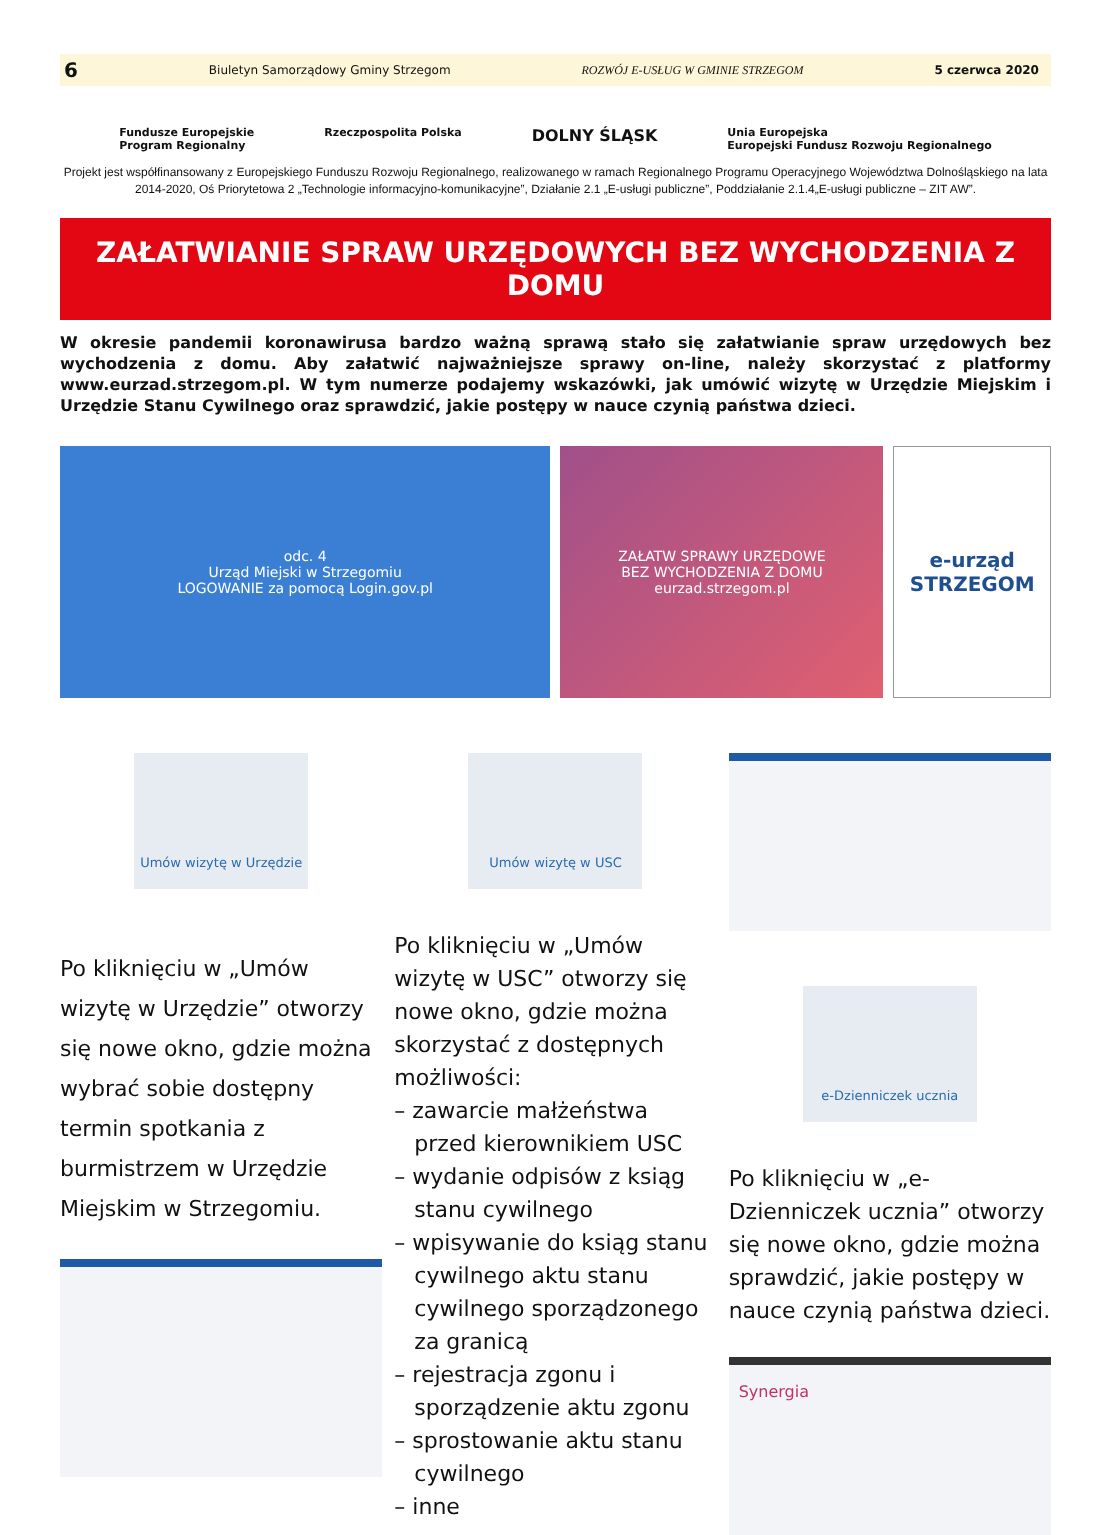6 Biuletyn Samorządowy Gminy Strzegom ROZWÓJ E-USŁUG W GMINIE STRZEGOM 5 czerwca 2020
Fundusze Europejskie
Program Regionalny Rzeczpospolita Polska DOLNY ŚLĄSK Unia Europejska
Europejski Fundusz Rozwoju Regionalnego
Projekt jest współfinansowany z Europejskiego Funduszu Rozwoju Regionalnego, realizowanego w ramach Regionalnego Programu Operacyjnego Województwa Dolnośląskiego na lata 2014-2020, Oś Priorytetowa 2 „Technologie informacyjno-komunikacyjne”, Działanie 2.1 „E-usługi publiczne”, Poddziałanie 2.1.4„E-usługi publiczne – ZIT AW”.
ZAŁATWIANIE SPRAW URZĘDOWYCH BEZ WYCHODZENIA Z DOMU
W okresie pandemii koronawirusa bardzo ważną sprawą stało się załatwianie spraw urzędowych bez wychodzenia z domu. Aby załatwić najważniejsze sprawy on-line, należy skorzystać z platformy www.eurzad.strzegom.pl. W tym numerze podajemy wskazówki, jak umówić wizytę w Urzędzie Miejskim i Urzędzie Stanu Cywilnego oraz sprawdzić, jakie postępy w nauce czynią państwa dzieci.
odc. 4
Urząd Miejski w Strzegomiu
LOGOWANIE za pomocą Login.gov.pl
ZAŁATW SPRAWY URZĘDOWE
BEZ WYCHODZENIA Z DOMU
eurzad.strzegom.pl
e-urząd
STRZEGOM
Umów wizytę w Urzędzie
Po kliknięciu w „Umów wizytę w Urzędzie” otworzy się nowe okno, gdzie można wybrać sobie dostępny termin spotkania z burmistrzem w Urzędzie Miejskim w Strzegomiu.
Umów wizytę w USC
Po kliknięciu w „Umów wizytę w USC” otworzy się nowe okno, gdzie można skorzystać z dostępnych możliwości:
– zawarcie małżeństwa przed kierownikiem USC
– wydanie odpisów z ksiąg stanu cywilnego
– wpisywanie do ksiąg stanu cywilnego aktu stanu cywilnego sporządzonego za granicą
– rejestracja zgonu i sporządzenie aktu zgonu
– sprostowanie aktu stanu cywilnego
– inne
e-Dzienniczek ucznia
Po kliknięciu w „e-Dzienniczek ucznia” otworzy się nowe okno, gdzie można sprawdzić, jakie postępy w nauce czynią państwa dzieci.
Synergia